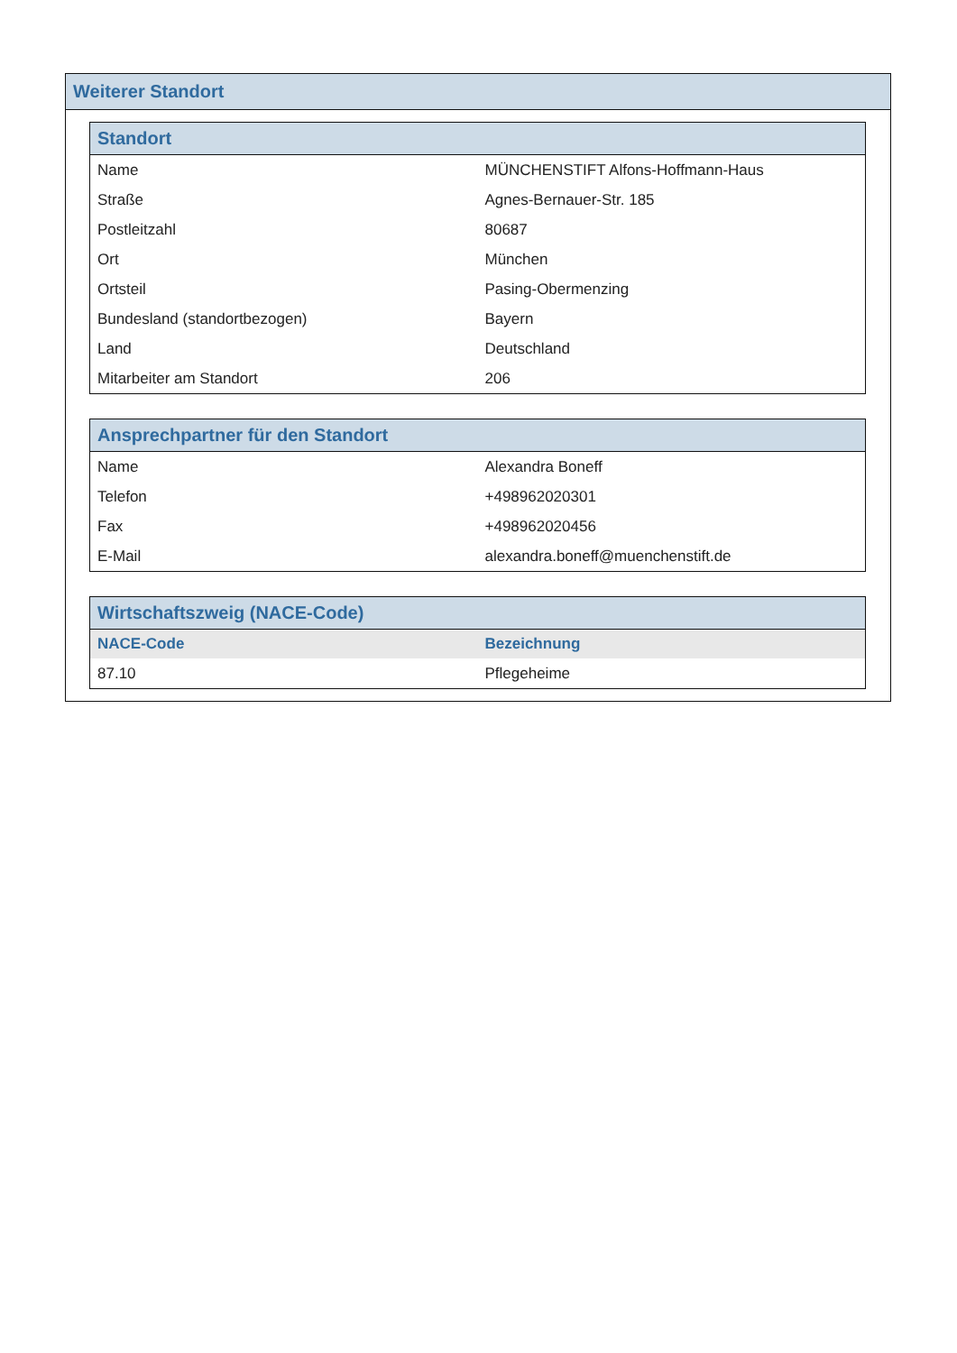Weiterer Standort
| Standort | |
| --- | --- |
| Name | MÜNCHENSTIFT Alfons-Hoffmann-Haus |
| Straße | Agnes-Bernauer-Str. 185 |
| Postleitzahl | 80687 |
| Ort | München |
| Ortsteil | Pasing-Obermenzing |
| Bundesland (standortbezogen) | Bayern |
| Land | Deutschland |
| Mitarbeiter am Standort | 206 |
| Ansprechpartner für den Standort | |
| --- | --- |
| Name | Alexandra Boneff |
| Telefon | +498962020301 |
| Fax | +498962020456 |
| E-Mail | alexandra.boneff@muenchenstift.de |
| Wirtschaftszweig (NACE-Code) | |
| --- | --- |
| NACE-Code | Bezeichnung |
| 87.10 | Pflegeheime |